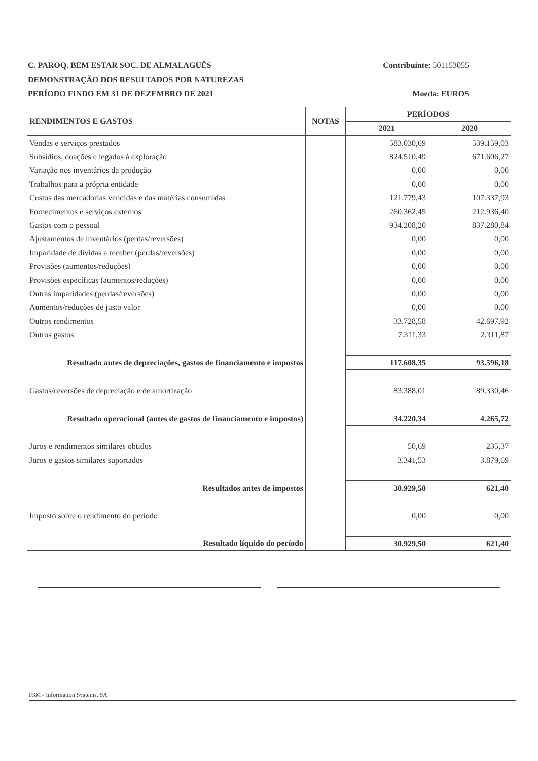C. PAROQ. BEM ESTAR SOC. DE ALMALAGUÊS Contribuinte: 501153055
DEMONSTRAÇÃO DOS RESULTADOS POR NATUREZAS
PERÍODO FINDO EM 31 DE DEZEMBRO DE 2021 Moeda: EUROS
| RENDIMENTOS E GASTOS | NOTAS | PERÍODOS | |
| --- | --- | --- | --- |
| | | 2021 | 2020 |
| Vendas e serviços prestados | | 583.030,69 | 539.159,03 |
| Subsídios, doações e legados à exploração | | 824.510,49 | 671.606,27 |
| Variação nos inventários da produção | | 0,00 | 0,00 |
| Trabalhos para a própria entidade | | 0,00 | 0,00 |
| Custos das mercadorias vendidas e das matérias consumidas | | 121.779,43 | 107.337,93 |
| Fornecimentos e serviços externos | | 260.362,45 | 212.936,40 |
| Gastos com o pessoal | | 934.208,20 | 837.280,84 |
| Ajustamentos de inventários (perdas/reversões) | | 0,00 | 0,00 |
| Imparidade de dívidas a receber (perdas/reversões) | | 0,00 | 0,00 |
| Provisões (aumentos/reduções) | | 0,00 | 0,00 |
| Provisões específicas (aumentos/reduções) | | 0,00 | 0,00 |
| Outras imparidades (perdas/reversões) | | 0,00 | 0,00 |
| Aumentos/reduções de justo valor | | 0,00 | 0,00 |
| Outros rendimentos | | 33.728,58 | 42.697,92 |
| Outros gastos | | 7.311,33 | 2.311,87 |
| Resultado antes de depreciações, gastos de financiamento e impostos | | 117.608,35 | 93.596,18 |
| Gastos/reversões de depreciação e de amortização | | 83.388,01 | 89.330,46 |
| Resultado operacional (antes de gastos de financiamento e impostos) | | 34.220,34 | 4.265,72 |
| Juros e rendimentos similares obtidos | | 50,69 | 235,37 |
| Juros e gastos similares suportados | | 3.341,53 | 3.879,69 |
| Resultados antes de impostos | | 30.929,50 | 621,40 |
| Imposto sobre o rendimento do período | | 0,00 | 0,00 |
| Resultado líquido do período | | 30.929,50 | 621,40 |
F3M - Information Systems, SA